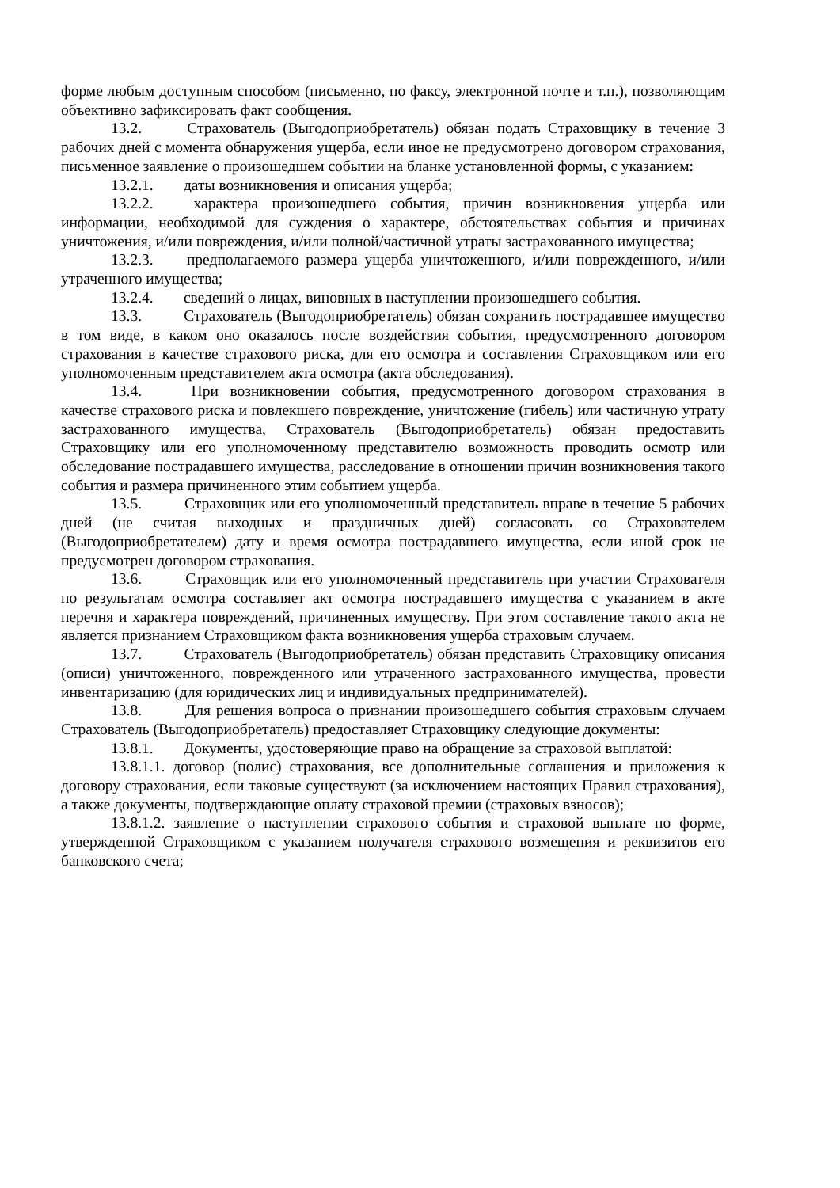форме любым доступным способом (письменно, по факсу, электронной почте и т.п.), позволяющим объективно зафиксировать факт сообщения.
13.2. Страхователь (Выгодоприобретатель) обязан подать Страховщику в течение 3 рабочих дней с момента обнаружения ущерба, если иное не предусмотрено договором страхования, письменное заявление о произошедшем событии на бланке установленной формы, с указанием:
13.2.1. даты возникновения и описания ущерба;
13.2.2. характера произошедшего события, причин возникновения ущерба или информации, необходимой для суждения о характере, обстоятельствах события и причинах уничтожения, и/или повреждения, и/или полной/частичной утраты застрахованного имущества;
13.2.3. предполагаемого размера ущерба уничтоженного, и/или поврежденного, и/или утраченного имущества;
13.2.4. сведений о лицах, виновных в наступлении произошедшего события.
13.3. Страхователь (Выгодоприобретатель) обязан сохранить пострадавшее имущество в том виде, в каком оно оказалось после воздействия события, предусмотренного договором страхования в качестве страхового риска, для его осмотра и составления Страховщиком или его уполномоченным представителем акта осмотра (акта обследования).
13.4. При возникновении события, предусмотренного договором страхования в качестве страхового риска и повлекшего повреждение, уничтожение (гибель) или частичную утрату застрахованного имущества, Страхователь (Выгодоприобретатель) обязан предоставить Страховщику или его уполномоченному представителю возможность проводить осмотр или обследование пострадавшего имущества, расследование в отношении причин возникновения такого события и размера причиненного этим событием ущерба.
13.5. Страховщик или его уполномоченный представитель вправе в течение 5 рабочих дней (не считая выходных и праздничных дней) согласовать со Страхователем (Выгодоприобретателем) дату и время осмотра пострадавшего имущества, если иной срок не предусмотрен договором страхования.
13.6. Страховщик или его уполномоченный представитель при участии Страхователя по результатам осмотра составляет акт осмотра пострадавшего имущества с указанием в акте перечня и характера повреждений, причиненных имуществу. При этом составление такого акта не является признанием Страховщиком факта возникновения ущерба страховым случаем.
13.7. Страхователь (Выгодоприобретатель) обязан представить Страховщику описания (описи) уничтоженного, поврежденного или утраченного застрахованного имущества, провести инвентаризацию (для юридических лиц и индивидуальных предпринимателей).
13.8. Для решения вопроса о признании произошедшего события страховым случаем Страхователь (Выгодоприобретатель) предоставляет Страховщику следующие документы:
13.8.1. Документы, удостоверяющие право на обращение за страховой выплатой:
13.8.1.1. договор (полис) страхования, все дополнительные соглашения и приложения к договору страхования, если таковые существуют (за исключением настоящих Правил страхования), а также документы, подтверждающие оплату страховой премии (страховых взносов);
13.8.1.2. заявление о наступлении страхового события и страховой выплате по форме, утвержденной Страховщиком с указанием получателя страхового возмещения и реквизитов его банковского счета;